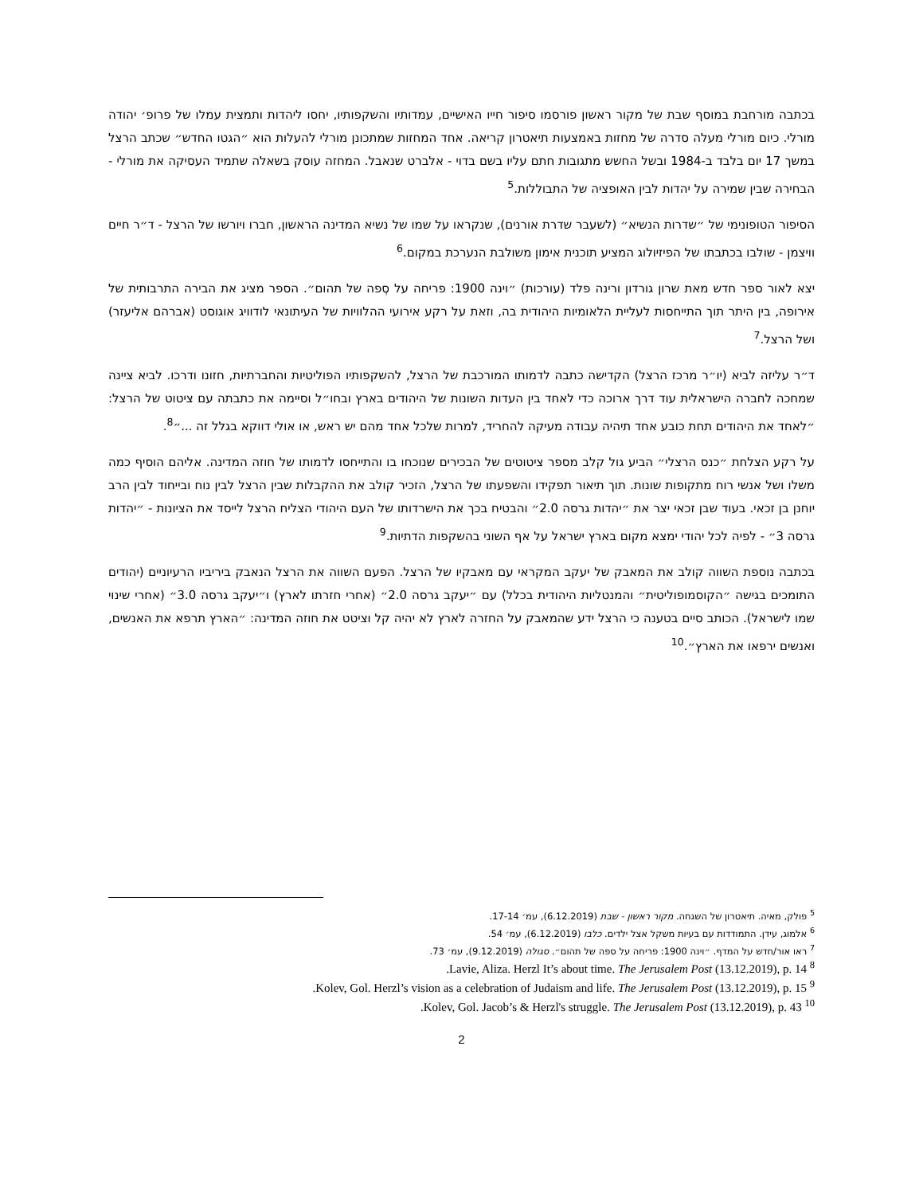בכתבה מורחבת במוסף שבת של מקור ראשון פורסמו סיפור חייו האישיים, עמדותיו והשקפותיו, יחסו ליהדות ותמצית עמלו של פרופ׳ יהודה מורלי. כיום מורלי מעלה סדרה של מחזות באמצעות תיאטרון קריאה. אחד המחזות שמתכונן מורלי להעלות הוא ״הגטו החדש״ שכתב הרצל במשך 17 יום בלבד ב-1984 ובשל החשש מתגובות חתם עליו בשם בדוי - אלברט שנאבל. המחזה עוסק בשאלה שתמיד העסיקה את מורלי - הבחירה שבין שמירה על יהדות לבין האופציה של התבוללות.<sup>5</sup>
הסיפור הטופונימי של ״שדרות הנשיא״ (לשעבר שדרת אורנים), שנקראו על שמו של נשיא המדינה הראשון, חברו ויורשו של הרצל - ד״ר חיים וויצמן - שולבו בכתבתו של הפיזיולוג המציע תוכנית אימון משולבת הנערכת במקום.<sup>6</sup>
יצא לאור ספר חדש מאת שרון גורדון ורינה פלד (עורכות) ״וינה 1900: פריחה על סְפה של תהום״. הספר מציג את הבירה התרבותית של אירופה, בין היתר תוך התייחסות לעליית הלאומיות היהודית בה, וזאת על רקע אירועי ההלוויות של העיתונאי לודוויג אוגוסט (אברהם אליעזר) ושל הרצל.<sup>7</sup>
ד״ר עליזה לביא (יו״ר מרכז הרצל) הקדישה כתבה לדמותו המורכבת של הרצל, להשקפותיו הפוליטיות והחברתיות, חזונו ודרכו. לביא ציינה שמחכה לחברה הישראלית עוד דרך ארוכה כדי לאחד בין העדות השונות של היהודים בארץ ובחו״ל וסיימה את כתבתה עם ציטוט של הרצל: ״לאחד את היהודים תחת כובע אחד תיהיה עבודה מעיקה להחריד, למרות שלכל אחד מהם יש ראש, או אולי דווקא בגלל זה ...״<sup>8</sup>.
על רקע הצלחת ״כנס הרצלי״ הביע גול קלב מספר ציטוטים של הבכירים שנוכחו בו והתייחסו לדמותו של חוזה המדינה. אליהם הוסיף כמה משלו ושל אנשי רוח מתקופות שונות. תוך תיאור תפקידו והשפעתו של הרצל, הזכיר קולב את ההקבלות שבין הרצל לבין נוח ובייחוד לבין הרב יוחנן בן זכאי. בעוד שבן זכאי יצר את ״יהדות גרסה 2.0״ והבטיח בכך את הישרדותו של העם היהודי הצליח הרצל לייסד את הציונות - ״יהדות גרסה 3״ - לפיה לכל יהודי ימצא מקום בארץ ישראל על אף השוני בהשקפות הדתיות.<sup>9</sup>
בכתבה נוספת השווה קולב את המאבק של יעקב המקראי עם מאבקיו של הרצל. הפעם השווה את הרצל הנאבק ביריביו הרעיוניים (יהודים התומכים בגישה ״הקוסמופוליטית״ והמנטליות היהודית בכלל) עם ״יעקב גרסה 2.0״ (אחרי חזרתו לארץ) ו״יעקב גרסה 3.0״ (אחרי שינוי שמו לישראל). הכותב סיים בטענה כי הרצל ידע שהמאבק על החזרה לארץ לא יהיה קל וציטט את חוזה המדינה: ״הארץ תרפא את האנשים, ואנשים ירפאו את הארץ״.<sup>10</sup>
<sup>5</sup> פולק, מאיה. תיאטרון של השגחה. מקור ראשון - שבת (6.12.2019), עמ׳ 17-14.
<sup>6</sup> אלמוג, עידן. התמודדות עם בעיות משקל אצל ילדים. כלבו (6.12.2019), עמ׳ 54.
<sup>7</sup> ראו אור/חדש על המדף. ״וינה 1900: פריחה על ספה של תהום״. סגולה (9.12.2019), עמ׳ 73.
<sup>8</sup> Lavie, Aliza. Herzl It’s about time. The Jerusalem Post (13.12.2019), p. 14.
<sup>9</sup> Kolev, Gol. Herzl’s vision as a celebration of Judaism and life. The Jerusalem Post (13.12.2019), p. 15.
<sup>10</sup> Kolev, Gol. Jacob’s & Herzl's struggle. The Jerusalem Post (13.12.2019), p. 43.
2